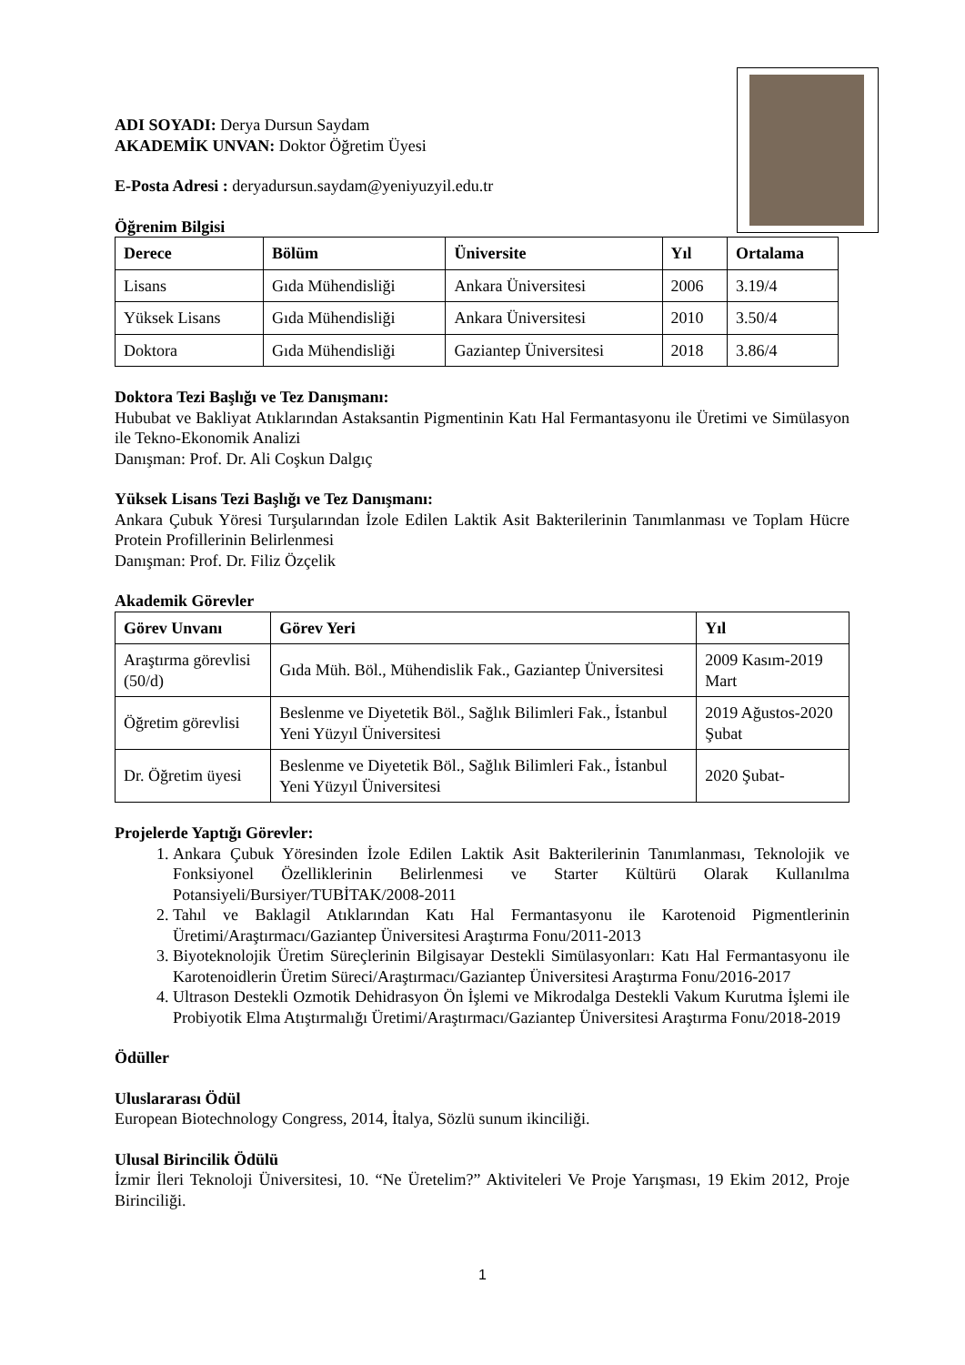ADI SOYADI: Derya Dursun Saydam
AKADEMİK UNVAN: Doktor Öğretim Üyesi
E-Posta Adresi : deryadursun.saydam@yeniyuzyil.edu.tr
Öğrenim Bilgisi
| Derece | Bölüm | Üniversite | Yıl | Ortalama |
| --- | --- | --- | --- | --- |
| Lisans | Gıda Mühendisliği | Ankara Üniversitesi | 2006 | 3.19/4 |
| Yüksek Lisans | Gıda Mühendisliği | Ankara Üniversitesi | 2010 | 3.50/4 |
| Doktora | Gıda Mühendisliği | Gaziantep Üniversitesi | 2018 | 3.86/4 |
Doktora Tezi Başlığı ve Tez Danışmanı:
Hububat ve Bakliyat Atıklarından Astaksantin Pigmentinin Katı Hal Fermantasyonu ile Üretimi ve Simülasyon ile Tekno-Ekonomik Analizi
Danışman: Prof. Dr. Ali Coşkun Dalgıç
Yüksek Lisans Tezi Başlığı ve Tez Danışmanı:
Ankara Çubuk Yöresi Turşularından İzole Edilen Laktik Asit Bakterilerinin Tanımlanması ve Toplam Hücre Protein Profillerinin Belirlenmesi
Danışman: Prof. Dr. Filiz Özçelik
Akademik Görevler
| Görev Unvanı | Görev Yeri | Yıl |
| --- | --- | --- |
| Araştırma görevlisi (50/d) | Gıda Müh. Böl., Mühendislik Fak., Gaziantep Üniversitesi | 2009 Kasım-2019 Mart |
| Öğretim görevlisi | Beslenme ve Diyetetik Böl., Sağlık Bilimleri Fak., İstanbul Yeni Yüzyıl Üniversitesi | 2019 Ağustos-2020 Şubat |
| Dr. Öğretim üyesi | Beslenme ve Diyetetik Böl., Sağlık Bilimleri Fak., İstanbul Yeni Yüzyıl Üniversitesi | 2020 Şubat- |
Projelerde Yaptığı Görevler:
1. Ankara Çubuk Yöresinden İzole Edilen Laktik Asit Bakterilerinin Tanımlanması, Teknolojik ve Fonksiyonel Özelliklerinin Belirlenmesi ve Starter Kültürü Olarak Kullanılma Potansiyeli/Bursiyer/TUBİTAK/2008-2011
2. Tahıl ve Baklagil Atıklarından Katı Hal Fermantasyonu ile Karotenoid Pigmentlerinin Üretimi/Araştırmacı/Gaziantep Üniversitesi Araştırma Fonu/2011-2013
3. Biyoteknolojik Üretim Süreçlerinin Bilgisayar Destekli Simülasyonları: Katı Hal Fermantasyonu ile Karotenoidlerin Üretim Süreci/Araştırmacı/Gaziantep Üniversitesi Araştırma Fonu/2016-2017
4. Ultrason Destekli Ozmotik Dehidrasyon Ön İşlemi ve Mikrodalga Destekli Vakum Kurutma İşlemi ile Probiyotik Elma Atıştırmalığı Üretimi/Araştırmacı/Gaziantep Üniversitesi Araştırma Fonu/2018-2019
Ödüller
Uluslararası Ödül
European Biotechnology Congress, 2014, İtalya, Sözlü sunum ikinciliği.
Ulusal Birincilik Ödülü
İzmir İleri Teknoloji Üniversitesi, 10. “Ne Üretelim?” Aktiviteleri Ve Proje Yarışması, 19 Ekim 2012, Proje Birinciliği.
1